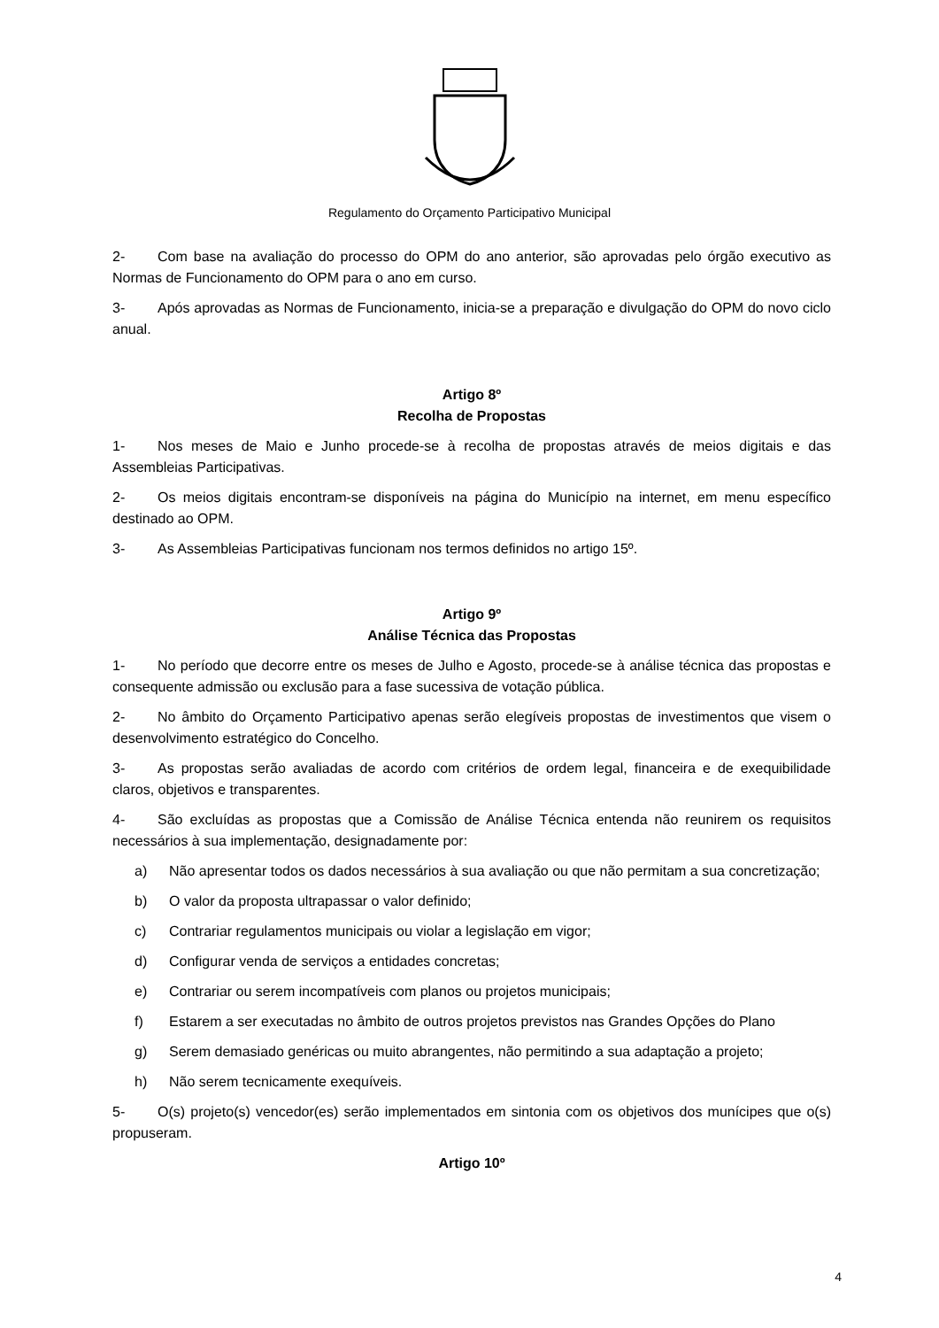Regulamento do Orçamento Participativo Municipal
2- Com base na avaliação do processo do OPM do ano anterior, são aprovadas pelo órgão executivo as Normas de Funcionamento do OPM para o ano em curso.
3- Após aprovadas as Normas de Funcionamento, inicia-se a preparação e divulgação do OPM do novo ciclo anual.
Artigo 8º
Recolha de Propostas
1- Nos meses de Maio e Junho procede-se à recolha de propostas através de meios digitais e das Assembleias Participativas.
2- Os meios digitais encontram-se disponíveis na página do Município na internet, em menu específico destinado ao OPM.
3- As Assembleias Participativas funcionam nos termos definidos no artigo 15º.
Artigo 9º
Análise Técnica das Propostas
1- No período que decorre entre os meses de Julho e Agosto, procede-se à análise técnica das propostas e consequente admissão ou exclusão para a fase sucessiva de votação pública.
2- No âmbito do Orçamento Participativo apenas serão elegíveis propostas de investimentos que visem o desenvolvimento estratégico do Concelho.
3- As propostas serão avaliadas de acordo com critérios de ordem legal, financeira e de exequibilidade claros, objetivos e transparentes.
4- São excluídas as propostas que a Comissão de Análise Técnica entenda não reunirem os requisitos necessários à sua implementação, designadamente por:
a) Não apresentar todos os dados necessários à sua avaliação ou que não permitam a sua concretização;
b) O valor da proposta ultrapassar o valor definido;
c) Contrariar regulamentos municipais ou violar a legislação em vigor;
d) Configurar venda de serviços a entidades concretas;
e) Contrariar ou serem incompatíveis com planos ou projetos municipais;
f) Estarem a ser executadas no âmbito de outros projetos previstos nas Grandes Opções do Plano
g) Serem demasiado genéricas ou muito abrangentes, não permitindo a sua adaptação a projeto;
h) Não serem tecnicamente exequíveis.
5- O(s) projeto(s) vencedor(es) serão implementados em sintonia com os objetivos dos munícipes que o(s) propuseram.
Artigo 10º
4